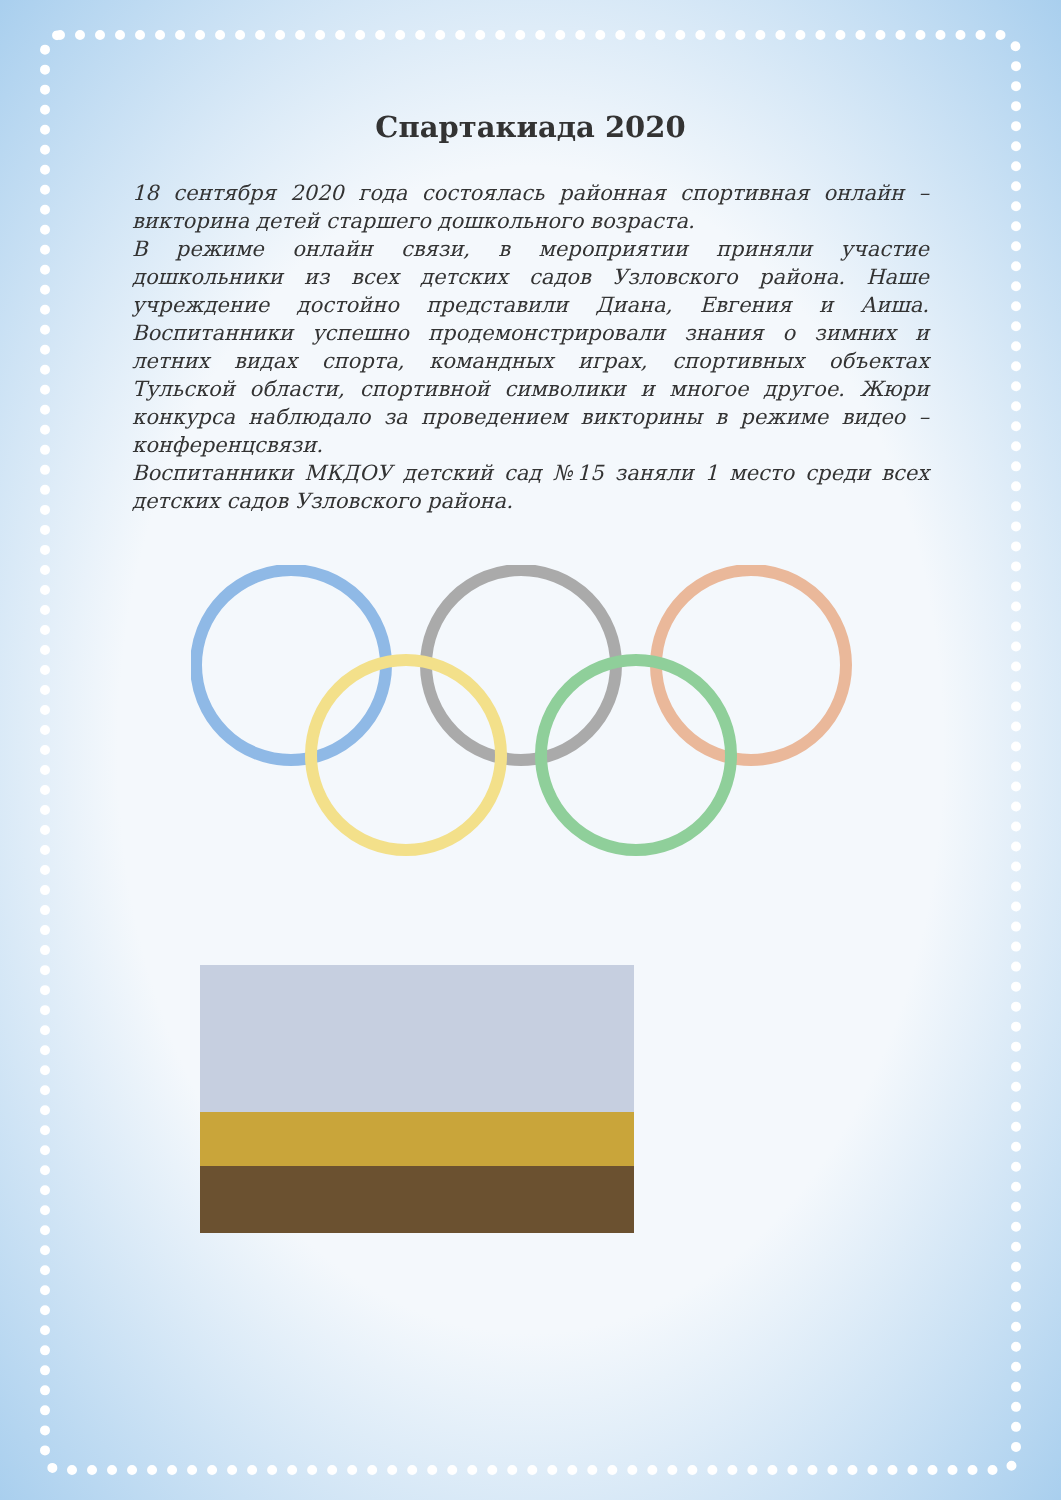Спартакиада 2020
18 сентября 2020 года состоялась районная спортивная онлайн – викторина детей старшего дошкольного возраста.
В режиме онлайн связи, в мероприятии приняли участие дошкольники из всех детских садов Узловского района. Наше учреждение достойно представили Диана, Евгения и Аиша. Воспитанники успешно продемонстрировали знания о зимних и летних видах спорта, командных играх, спортивных объектах Тульской области, спортивной символики и многое другое. Жюри конкурса наблюдало за проведением викторины в режиме видео – конференцсвязи.
Воспитанники МКДОУ детский сад №15 заняли 1 место среди всех детских садов Узловского района.